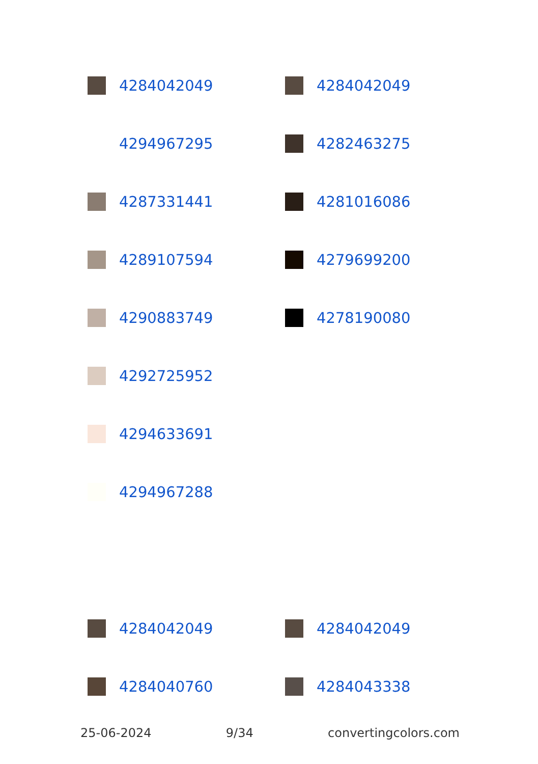4284042049 4284042049
4294967295 4282463275
4287331441 4281016086
4289107594 4279699200
4290883749 4278190080
4292725952
4294633691
4294967288
4284042049 4284042049
4284040760 4284043338
25-06-2024 9/34 convertingcolors.com